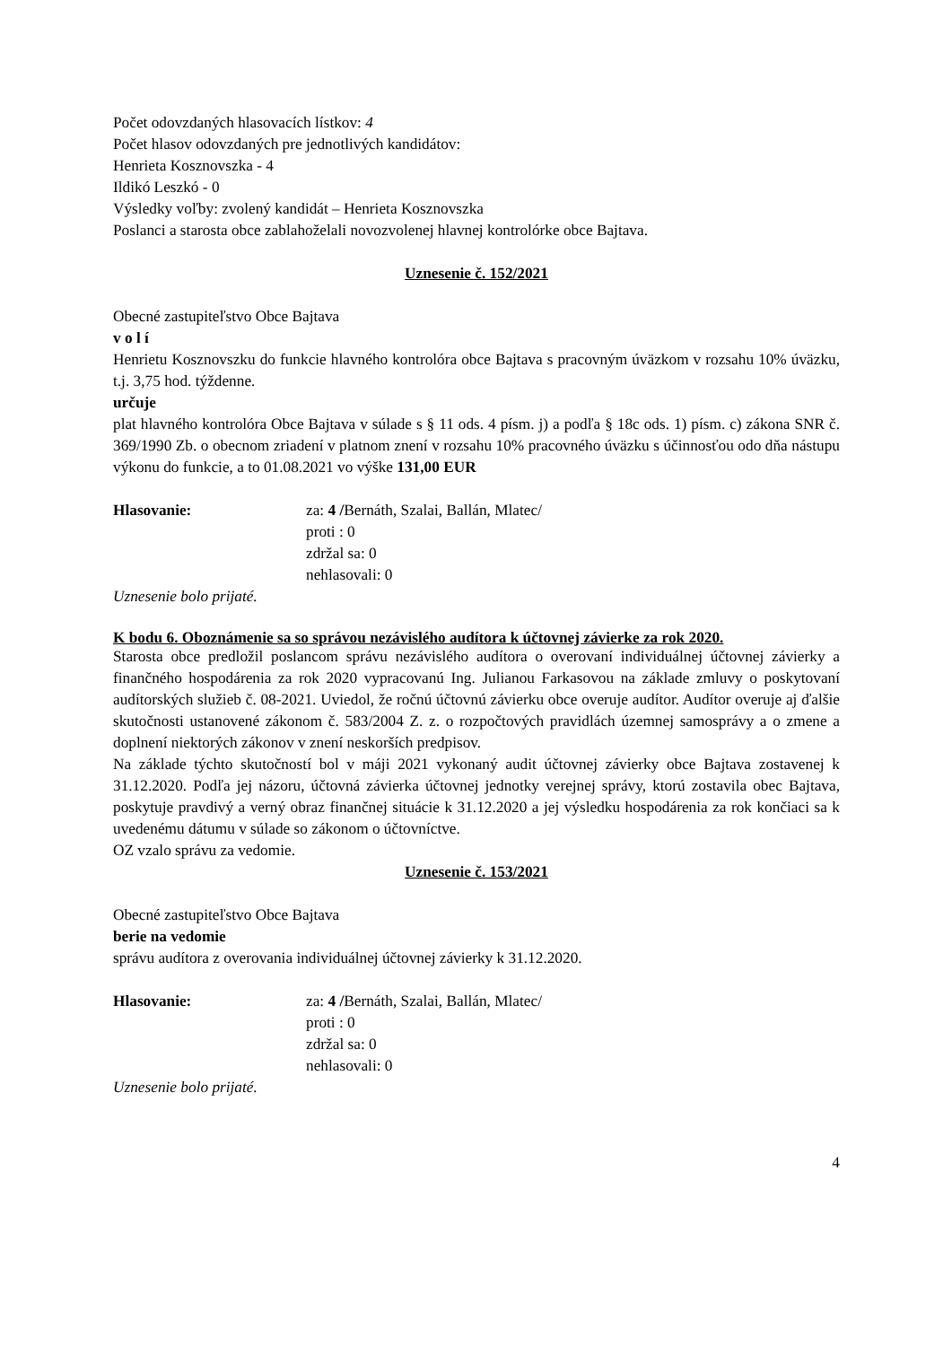Počet odovzdaných hlasovacích lístkov: 4
Počet hlasov odovzdaných pre jednotlivých kandidátov:
Henrieta Kosznovszka - 4
Ildikó Leszkó - 0
Výsledky voľby: zvolený kandidát – Henrieta Kosznovszka
Poslanci a starosta obce zablahoželali novozvolenej hlavnej kontrolórke obce Bajtava.
Uznesenie č. 152/2021
Obecné zastupiteľstvo Obce Bajtava
v o l í
Henrietu Kosznovszku do funkcie hlavného kontrolóra obce Bajtava s pracovným úväzkom v rozsahu 10% úväzku, t.j. 3,75 hod. týždenne.
určuje
plat hlavného kontrolóra Obce Bajtava v súlade s § 11 ods. 4 písm. j) a podľa § 18c ods. 1) písm. c) zákona SNR č. 369/1990 Zb. o obecnom zriadení v platnom znení v rozsahu 10% pracovného úväzku s účinnosťou odo dňa nástupu výkonu do funkcie, a to 01.08.2021 vo výške 131,00 EUR
Hlasovanie: za: 4 /Bernáth, Szalai, Ballán, Mlatec/
proti : 0
zdržal sa: 0
nehlasovali: 0
Uznesenie bolo prijaté.
K bodu 6. Oboznámenie sa so správou nezávislého audítora k účtovnej závierke za rok 2020.
Starosta obce predložil poslancom správu nezávislého audítora o overovaní individuálnej účtovnej závierky a finančného hospodárenia za rok 2020 vypracovanú Ing. Julianou Farkasovou na základe zmluvy o poskytovaní audítorských služieb č. 08-2021. Uviedol, že ročnú účtovnú závierku obce overuje audítor. Audítor overuje aj ďalšie skutočnosti ustanovené zákonom č. 583/2004 Z. z. o rozpočtových pravidlách územnej samosprávy a o zmene a doplnení niektorých zákonov v znení neskorších predpisov.
Na základe týchto skutočností bol v máji 2021 vykonaný audit účtovnej závierky obce Bajtava zostavenej k 31.12.2020. Podľa jej názoru, účtovná závierka účtovnej jednotky verejnej správy, ktorú zostavila obec Bajtava, poskytuje pravdivý a verný obraz finančnej situácie k 31.12.2020 a jej výsledku hospodárenia za rok končiaci sa k uvedenému dátumu v súlade so zákonom o účtovníctve.
OZ vzalo správu za vedomie.
Uznesenie č. 153/2021
Obecné zastupiteľstvo Obce Bajtava
berie na vedomie
správu audítora z overovania individuálnej účtovnej závierky k 31.12.2020.
Hlasovanie: za: 4 /Bernáth, Szalai, Ballán, Mlatec/
proti : 0
zdržal sa: 0
nehlasovali: 0
Uznesenie bolo prijaté.
4